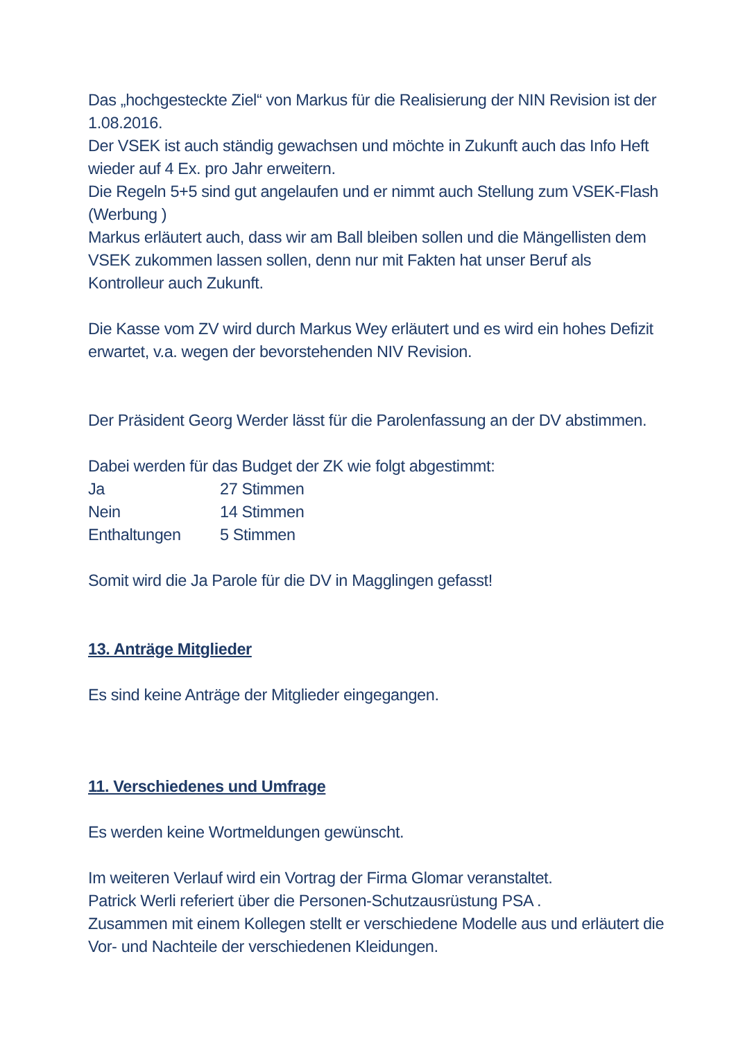Das „hochgesteckte Ziel“ von Markus für die Realisierung der NIN Revision ist der 1.08.2016.
Der VSEK ist auch ständig gewachsen und möchte in Zukunft auch das Info Heft wieder auf 4 Ex. pro Jahr erweitern.
Die Regeln 5+5 sind gut angelaufen und er nimmt auch Stellung zum VSEK-Flash (Werbung )
Markus erläutert auch, dass wir am Ball bleiben sollen und die Mängellisten dem VSEK zukommen lassen sollen, denn nur mit Fakten hat unser Beruf als Kontrolleur auch Zukunft.
Die Kasse vom ZV wird durch Markus Wey erläutert und es wird ein hohes Defizit erwartet, v.a. wegen der bevorstehenden NIV Revision.
Der Präsident Georg Werder lässt für die Parolenfassung an der DV abstimmen.
Dabei werden für das Budget der ZK wie folgt abgestimmt:
Ja 27 Stimmen
Nein 14 Stimmen
Enthaltungen 5 Stimmen
Somit wird die Ja Parole für die DV in Magglingen gefasst!
13. Anträge Mitglieder
Es sind keine Anträge der Mitglieder eingegangen.
11. Verschiedenes und Umfrage
Es werden keine Wortmeldungen gewünscht.
Im weiteren Verlauf wird ein Vortrag der Firma Glomar veranstaltet.
Patrick Werli referiert über die Personen-Schutzausrüstung PSA .
Zusammen mit einem Kollegen stellt er verschiedene Modelle aus und erläutert die Vor- und Nachteile der verschiedenen Kleidungen.